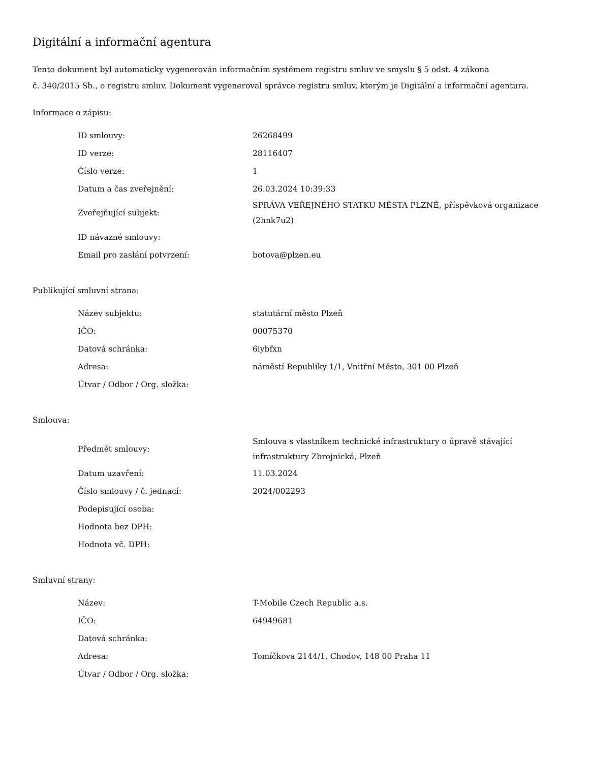Digitální a informační agentura
Tento dokument byl automaticky vygenerován informačním systémem registru smluv ve smyslu § 5 odst. 4 zákona
č. 340/2015 Sb., o registru smluv. Dokument vygeneroval správce registru smluv, kterým je Digitální a informační agentura.
Informace o zápisu:
| ID smlouvy: | 26268499 |
| ID verze: | 28116407 |
| Číslo verze: | 1 |
| Datum a čas zveřejnění: | 26.03.2024 10:39:33 |
| Zveřejňující subjekt: | SPRÁVA VEŘEJNÉHO STATKU MĚSTA PLZNĚ, příspěvková organizace (2hnk7u2) |
| ID návazné smlouvy: | |
| Email pro zaslání potvrzení: | botova@plzen.eu |
Publikující smluvní strana:
| Název subjektu: | statutární město Plzeň |
| IČO: | 00075370 |
| Datová schránka: | 6iybfxn |
| Adresa: | náměstí Republiky 1/1, Vnitřní Město, 301 00 Plzeň |
| Útvar / Odbor / Org. složka: | |
Smlouva:
| Předmět smlouvy: | Smlouva s vlastníkem technické infrastruktury o úpravě stávající infrastruktury Zbrojnická, Plzeň |
| Datum uzavření: | 11.03.2024 |
| Číslo smlouvy / č. jednací: | 2024/002293 |
| Podepisující osoba: | |
| Hodnota bez DPH: | |
| Hodnota vč. DPH: | |
Smluvní strany:
| Název: | T-Mobile Czech Republic a.s. |
| IČO: | 64949681 |
| Datová schránka: | |
| Adresa: | Tomíčkova 2144/1, Chodov, 148 00 Praha 11 |
| Útvar / Odbor / Org. složka: | |